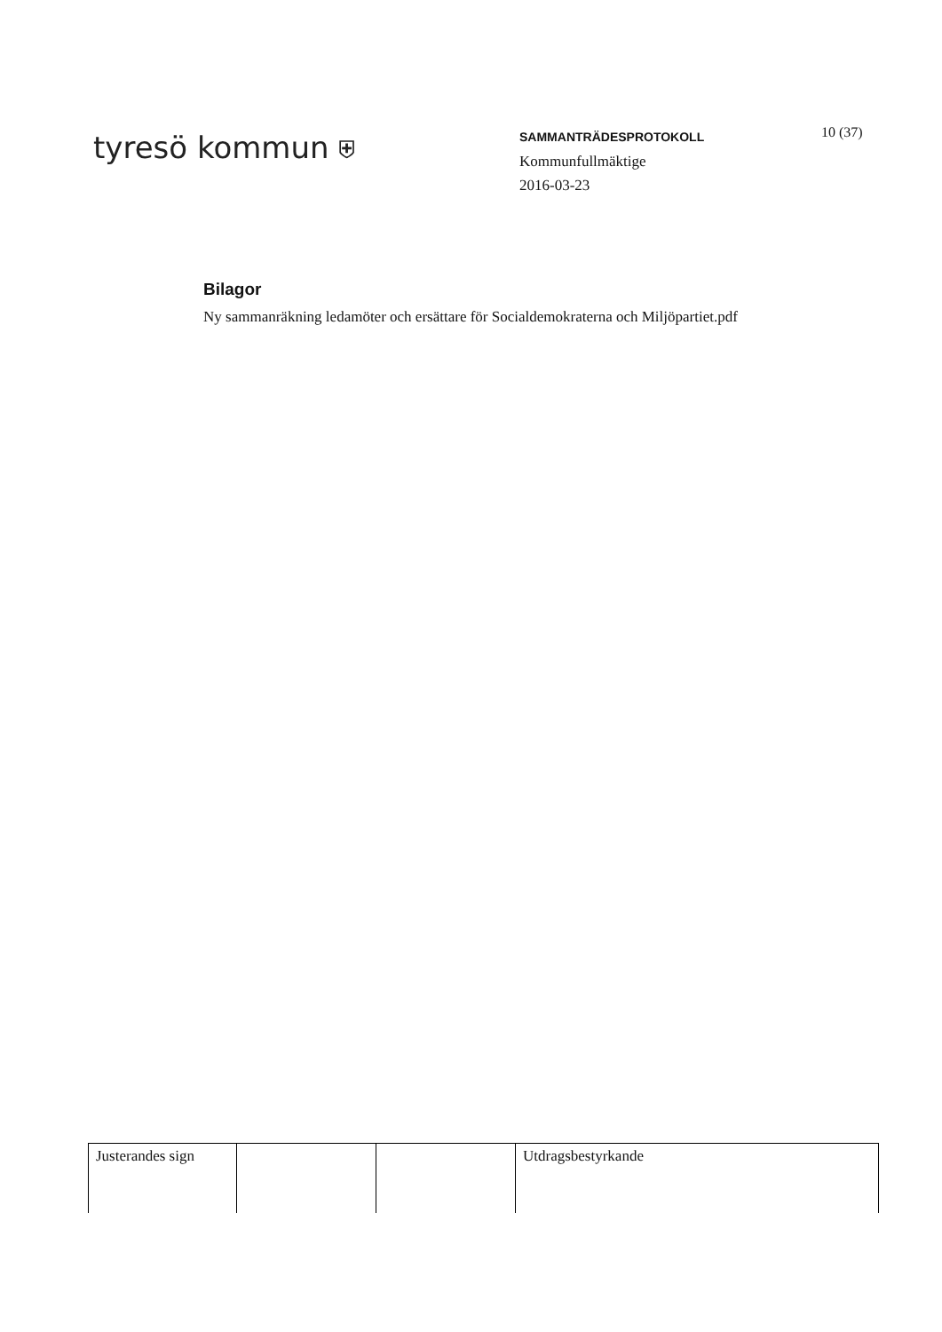tyresö kommun ⛨
SAMMANTRÄDESPROTOKOLL
Kommunfullmäktige
2016-03-23
10 (37)
Bilagor
Ny sammanräkning ledamöter och ersättare för Socialdemokraterna och Miljöpartiet.pdf
| Justerandes sign | | | Utdragsbestyrkande |